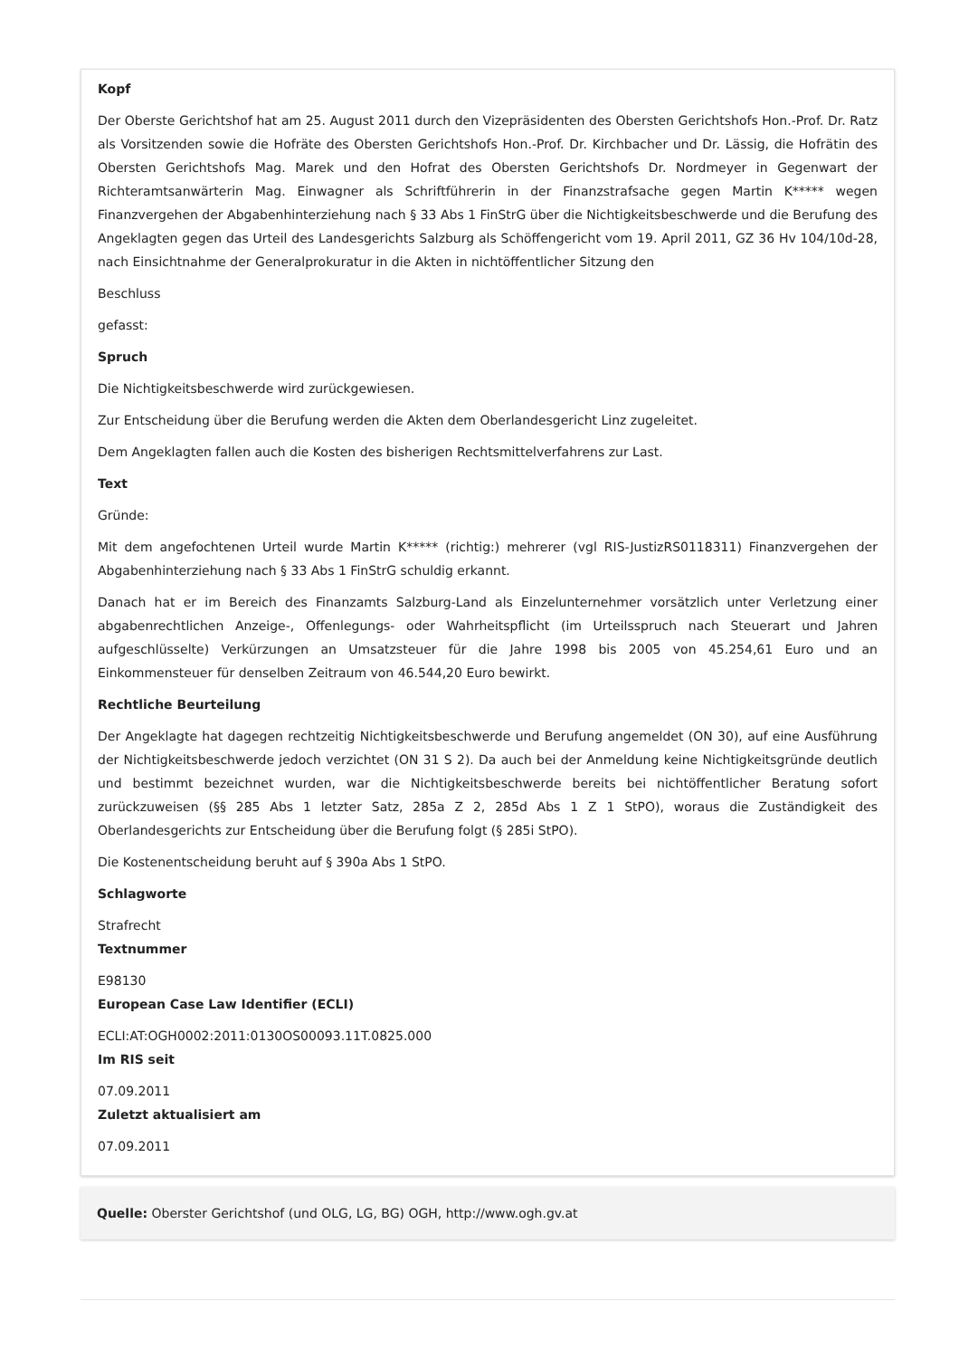Kopf
Der Oberste Gerichtshof hat am 25. August 2011 durch den Vizepräsidenten des Obersten Gerichtshofs Hon.-Prof. Dr. Ratz als Vorsitzenden sowie die Hofräte des Obersten Gerichtshofs Hon.-Prof. Dr. Kirchbacher und Dr. Lässig, die Hofrätin des Obersten Gerichtshofs Mag. Marek und den Hofrat des Obersten Gerichtshofs Dr. Nordmeyer in Gegenwart der Richteramtsanwärterin Mag. Einwagner als Schriftführerin in der Finanzstrafsache gegen Martin K***** wegen Finanzvergehen der Abgabenhinterziehung nach § 33 Abs 1 FinStrG über die Nichtigkeitsbeschwerde und die Berufung des Angeklagten gegen das Urteil des Landesgerichts Salzburg als Schöffengericht vom 19. April 2011, GZ 36 Hv 104/10d-28, nach Einsichtnahme der Generalprokuratur in die Akten in nichtöffentlicher Sitzung den
Beschluss
gefasst:
Spruch
Die Nichtigkeitsbeschwerde wird zurückgewiesen.
Zur Entscheidung über die Berufung werden die Akten dem Oberlandesgericht Linz zugeleitet.
Dem Angeklagten fallen auch die Kosten des bisherigen Rechtsmittelverfahrens zur Last.
Text
Gründe:
Mit dem angefochtenen Urteil wurde Martin K***** (richtig:) mehrerer (vgl RIS-JustizRS0118311) Finanzvergehen der Abgabenhinterziehung nach § 33 Abs 1 FinStrG schuldig erkannt.
Danach hat er im Bereich des Finanzamts Salzburg-Land als Einzelunternehmer vorsätzlich unter Verletzung einer abgabenrechtlichen Anzeige-, Offenlegungs- oder Wahrheitspflicht (im Urteilsspruch nach Steuerart und Jahren aufgeschlüsselte) Verkürzungen an Umsatzsteuer für die Jahre 1998 bis 2005 von 45.254,61 Euro und an Einkommensteuer für denselben Zeitraum von 46.544,20 Euro bewirkt.
Rechtliche Beurteilung
Der Angeklagte hat dagegen rechtzeitig Nichtigkeitsbeschwerde und Berufung angemeldet (ON 30), auf eine Ausführung der Nichtigkeitsbeschwerde jedoch verzichtet (ON 31 S 2). Da auch bei der Anmeldung keine Nichtigkeitsgründe deutlich und bestimmt bezeichnet wurden, war die Nichtigkeitsbeschwerde bereits bei nichtöffentlicher Beratung sofort zurückzuweisen (§§ 285 Abs 1 letzter Satz, 285a Z 2, 285d Abs 1 Z 1 StPO), woraus die Zuständigkeit des Oberlandesgerichts zur Entscheidung über die Berufung folgt (§ 285i StPO).
Die Kostenentscheidung beruht auf § 390a Abs 1 StPO.
Schlagworte
Strafrecht
Textnummer
E98130
European Case Law Identifier (ECLI)
ECLI:AT:OGH0002:2011:0130OS00093.11T.0825.000
Im RIS seit
07.09.2011
Zuletzt aktualisiert am
07.09.2011
Quelle: Oberster Gerichtshof (und OLG, LG, BG) OGH, http://www.ogh.gv.at